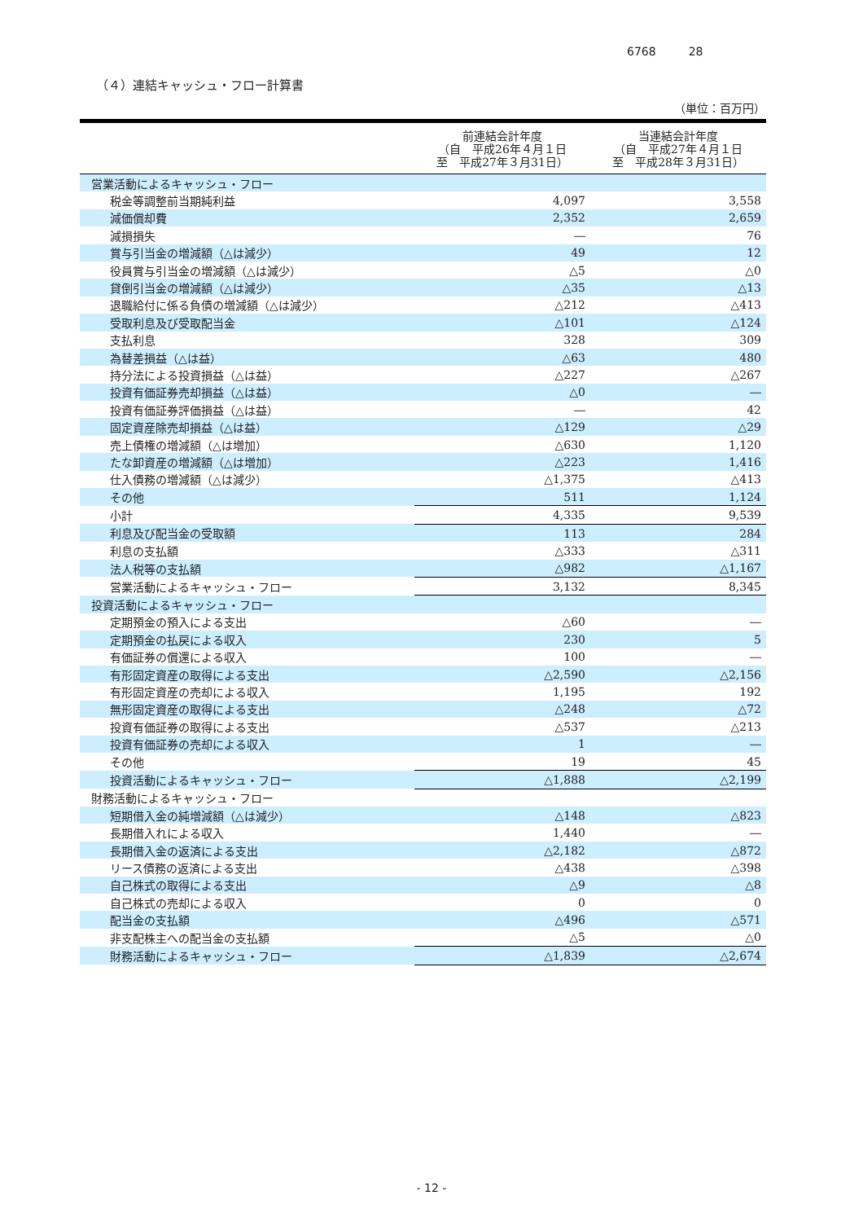6768 28
（４）連結キャッシュ・フロー計算書
（単位：百万円）
| | 前連結会計年度 （自 平成26年４月１日 至 平成27年３月31日） | 当連結会計年度 （自 平成27年４月１日 至 平成28年３月31日） |
| --- | --- | --- |
| 営業活動によるキャッシュ・フロー | | |
| 税金等調整前当期純利益 | 4,097 | 3,558 |
| 減価償却費 | 2,352 | 2,659 |
| 減損損失 | ― | 76 |
| 賞与引当金の増減額（△は減少） | 49 | 12 |
| 役員賞与引当金の増減額（△は減少） | △5 | △0 |
| 貸倒引当金の増減額（△は減少） | △35 | △13 |
| 退職給付に係る負債の増減額（△は減少） | △212 | △413 |
| 受取利息及び受取配当金 | △101 | △124 |
| 支払利息 | 328 | 309 |
| 為替差損益（△は益） | △63 | 480 |
| 持分法による投資損益（△は益） | △227 | △267 |
| 投資有価証券売却損益（△は益） | △0 | ― |
| 投資有価証券評価損益（△は益） | ― | 42 |
| 固定資産除売却損益（△は益） | △129 | △29 |
| 売上債権の増減額（△は増加） | △630 | 1,120 |
| たな卸資産の増減額（△は増加） | △223 | 1,416 |
| 仕入債務の増減額（△は減少） | △1,375 | △413 |
| その他 | 511 | 1,124 |
| 小計 | 4,335 | 9,539 |
| 利息及び配当金の受取額 | 113 | 284 |
| 利息の支払額 | △333 | △311 |
| 法人税等の支払額 | △982 | △1,167 |
| 営業活動によるキャッシュ・フロー | 3,132 | 8,345 |
| 投資活動によるキャッシュ・フロー | | |
| 定期預金の預入による支出 | △60 | ― |
| 定期預金の払戻による収入 | 230 | 5 |
| 有価証券の償還による収入 | 100 | ― |
| 有形固定資産の取得による支出 | △2,590 | △2,156 |
| 有形固定資産の売却による収入 | 1,195 | 192 |
| 無形固定資産の取得による支出 | △248 | △72 |
| 投資有価証券の取得による支出 | △537 | △213 |
| 投資有価証券の売却による収入 | 1 | ― |
| その他 | 19 | 45 |
| 投資活動によるキャッシュ・フロー | △1,888 | △2,199 |
| 財務活動によるキャッシュ・フロー | | |
| 短期借入金の純増減額（△は減少） | △148 | △823 |
| 長期借入れによる収入 | 1,440 | ― |
| 長期借入金の返済による支出 | △2,182 | △872 |
| リース債務の返済による支出 | △438 | △398 |
| 自己株式の取得による支出 | △9 | △8 |
| 自己株式の売却による収入 | 0 | 0 |
| 配当金の支払額 | △496 | △571 |
| 非支配株主への配当金の支払額 | △5 | △0 |
| 財務活動によるキャッシュ・フロー | △1,839 | △2,674 |
- 12 -